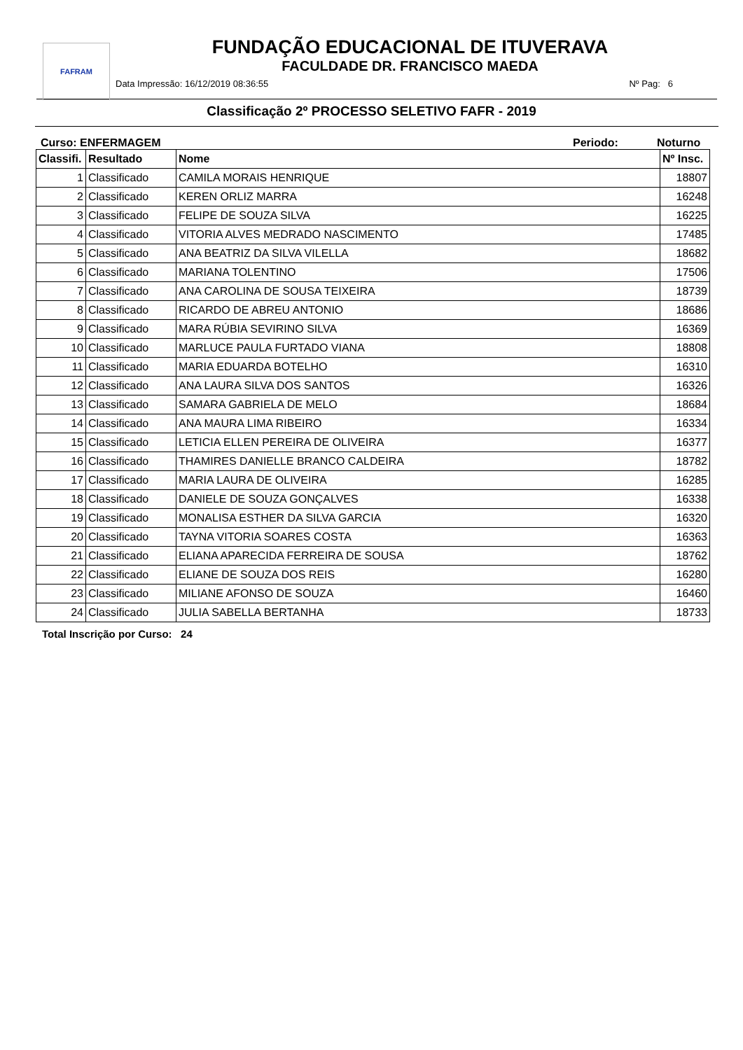FAFRAM
FUNDAÇÃO EDUCACIONAL DE ITUVERAVA
FACULDADE DR. FRANCISCO MAEDA
Data Impressão: 16/12/2019 08:36:55 Nº Pag: 6
Classificação 2º PROCESSO SELETIVO FAFR - 2019
Curso: ENFERMAGEM Periodo: Noturno
| Classifi. | Resultado | Nome | Nº Insc. |
| --- | --- | --- | --- |
| 1 | Classificado | CAMILA MORAIS HENRIQUE | 18807 |
| 2 | Classificado | KEREN ORLIZ MARRA | 16248 |
| 3 | Classificado | FELIPE DE SOUZA SILVA | 16225 |
| 4 | Classificado | VITORIA ALVES MEDRADO NASCIMENTO | 17485 |
| 5 | Classificado | ANA BEATRIZ DA SILVA VILELLA | 18682 |
| 6 | Classificado | MARIANA TOLENTINO | 17506 |
| 7 | Classificado | ANA CAROLINA DE SOUSA TEIXEIRA | 18739 |
| 8 | Classificado | RICARDO DE ABREU ANTONIO | 18686 |
| 9 | Classificado | MARA RÚBIA SEVIRINO SILVA | 16369 |
| 10 | Classificado | MARLUCE PAULA FURTADO VIANA | 18808 |
| 11 | Classificado | MARIA EDUARDA BOTELHO | 16310 |
| 12 | Classificado | ANA LAURA SILVA DOS SANTOS | 16326 |
| 13 | Classificado | SAMARA GABRIELA DE MELO | 18684 |
| 14 | Classificado | ANA MAURA LIMA RIBEIRO | 16334 |
| 15 | Classificado | LETICIA ELLEN PEREIRA DE OLIVEIRA | 16377 |
| 16 | Classificado | THAMIRES DANIELLE BRANCO CALDEIRA | 18782 |
| 17 | Classificado | MARIA LAURA DE OLIVEIRA | 16285 |
| 18 | Classificado | DANIELE DE SOUZA GONÇALVES | 16338 |
| 19 | Classificado | MONALISA ESTHER DA SILVA GARCIA | 16320 |
| 20 | Classificado | TAYNA VITORIA SOARES COSTA | 16363 |
| 21 | Classificado | ELIANA APARECIDA FERREIRA DE SOUSA | 18762 |
| 22 | Classificado | ELIANE DE SOUZA DOS REIS | 16280 |
| 23 | Classificado | MILIANE AFONSO DE SOUZA | 16460 |
| 24 | Classificado | JULIA SABELLA BERTANHA | 18733 |
Total Inscrição por Curso: 24